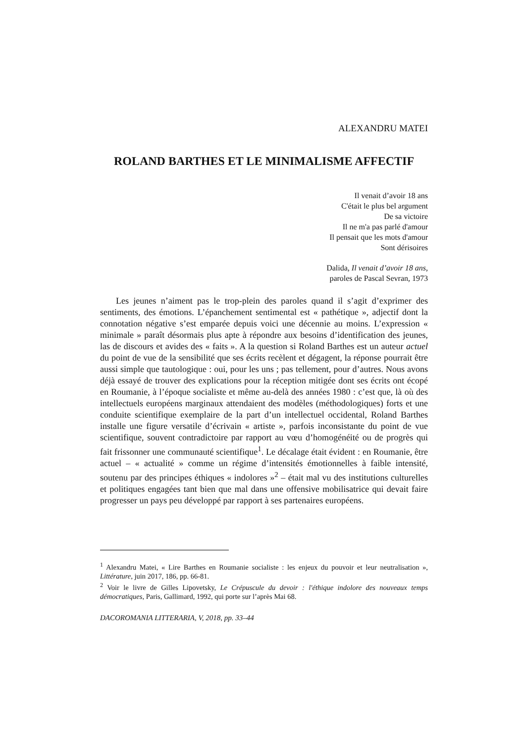ALEXANDRU MATEI
ROLAND BARTHES ET LE MINIMALISME AFFECTIF
Il venait d’avoir 18 ans
C'était le plus bel argument
De sa victoire
Il ne m'a pas parlé d'amour
Il pensait que les mots d'amour
Sont dérisoires
Dalida, Il venait d’avoir 18 ans,
paroles de Pascal Sevran, 1973
Les jeunes n’aiment pas le trop-plein des paroles quand il s’agit d’exprimer des sentiments, des émotions. L’épanchement sentimental est « pathétique », adjectif dont la connotation négative s’est emparée depuis voici une décennie au moins. L’expression « minimale » paraît désormais plus apte à répondre aux besoins d’identification des jeunes, las de discours et avides des « faits ». A la question si Roland Barthes est un auteur actuel du point de vue de la sensibilité que ses écrits recèlent et dégagent, la réponse pourrait être aussi simple que tautologique : oui, pour les uns ; pas tellement, pour d’autres. Nous avons déjà essayé de trouver des explications pour la réception mitigée dont ses écrits ont écopé en Roumanie, à l’époque socialiste et même au-delà des années 1980 : c’est que, là où des intellectuels européens marginaux attendaient des modèles (méthodologiques) forts et une conduite scientifique exemplaire de la part d’un intellectuel occidental, Roland Barthes installe une figure versatile d’écrivain « artiste », parfois inconsistante du point de vue scientifique, souvent contradictoire par rapport au vœu d’homogénéité ou de progrès qui fait frissonner une communauté scientifique<sup>1</sup>. Le décalage était évident : en Roumanie, être actuel – « actualité » comme un régime d’intensités émotionnelles à faible intensité, soutenu par des principes éthiques « indolores »<sup>2</sup> – était mal vu des institutions culturelles et politiques engagées tant bien que mal dans une offensive mobilisatrice qui devait faire progresser un pays peu développé par rapport à ses partenaires européens.
<sup>1</sup> Alexandru Matei, « Lire Barthes en Roumanie socialiste : les enjeux du pouvoir et leur neutralisation », Littérature, juin 2017, 186, pp. 66-81.
<sup>2</sup> Voir le livre de Gilles Lipovetsky, Le Crépuscule du devoir : l'éthique indolore des nouveaux temps démocratiques, Paris, Gallimard, 1992, qui porte sur l’après Mai 68.
DACOROMANIA LITTERARIA, V, 2018, pp. 33–44